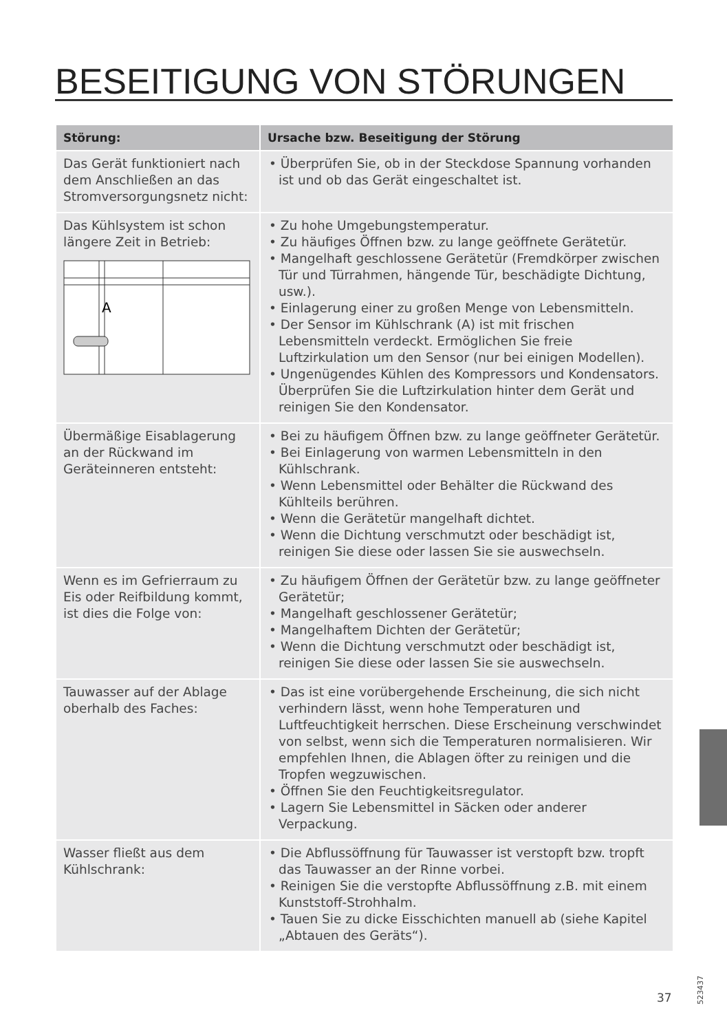BESEITIGUNG VON STÖRUNGEN
| Störung: | Ursache bzw. Beseitigung der Störung |
| --- | --- |
| Das Gerät funktioniert nach dem Anschließen an das Stromversorgungsnetz nicht: | • Überprüfen Sie, ob in der Steckdose Spannung vorhanden ist und ob das Gerät eingeschaltet ist. |
| Das Kühlsystem ist schon längere Zeit in Betrieb: A | • Zu hohe Umgebungstemperatur. • Zu häufiges Öffnen bzw. zu lange geöffnete Gerätetür. • Mangelhaft geschlossene Gerätetür (Fremdkörper zwischen Tür und Türrahmen, hängende Tür, beschädigte Dichtung, usw.). • Einlagerung einer zu großen Menge von Lebensmitteln. • Der Sensor im Kühlschrank (A) ist mit frischen Lebensmitteln verdeckt. Ermöglichen Sie freie Luftzirkulation um den Sensor (nur bei einigen Modellen). • Ungenügendes Kühlen des Kompressors und Kondensators. Überprüfen Sie die Luftzirkulation hinter dem Gerät und reinigen Sie den Kondensator. |
| Übermäßige Eisablagerung an der Rückwand im Geräteinneren entsteht: | • Bei zu häufigem Öffnen bzw. zu lange geöffneter Gerätetür. • Bei Einlagerung von warmen Lebensmitteln in den Kühlschrank. • Wenn Lebensmittel oder Behälter die Rückwand des Kühlteils berühren. • Wenn die Gerätetür mangelhaft dichtet. • Wenn die Dichtung verschmutzt oder beschädigt ist, reinigen Sie diese oder lassen Sie sie auswechseln. |
| Wenn es im Gefrierraum zu Eis oder Reifbildung kommt, ist dies die Folge von: | • Zu häufigem Öffnen der Gerätetür bzw. zu lange geöffneter Gerätetür; • Mangelhaft geschlossener Gerätetür; • Mangelhaftem Dichten der Gerätetür; • Wenn die Dichtung verschmutzt oder beschädigt ist, reinigen Sie diese oder lassen Sie sie auswechseln. |
| Tauwasser auf der Ablage oberhalb des Faches: | • Das ist eine vorübergehende Erscheinung, die sich nicht verhindern lässt, wenn hohe Temperaturen und Luftfeuchtigkeit herrschen. Diese Erscheinung verschwindet von selbst, wenn sich die Temperaturen normalisieren. Wir empfehlen Ihnen, die Ablagen öfter zu reinigen und die Tropfen wegzuwischen. • Öffnen Sie den Feuchtigkeitsregulator. • Lagern Sie Lebensmittel in Säcken oder anderer Verpackung. |
| Wasser fließt aus dem Kühlschrank: | • Die Abflussöffnung für Tauwasser ist verstopft bzw. tropft das Tauwasser an der Rinne vorbei. • Reinigen Sie die verstopfte Abflussöffnung z.B. mit einem Kunststoff-Strohhalm. • Tauen Sie zu dicke Eisschichten manuell ab (siehe Kapitel „Abtauen des Geräts“). |
37
523437